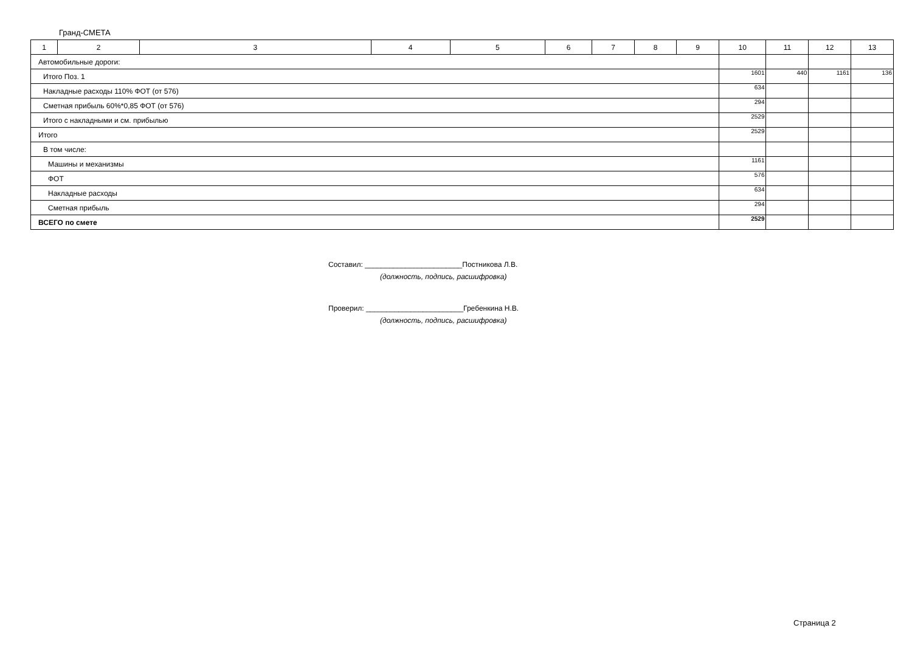Гранд-СМЕТА
| 1 | 2 | 3 | 4 | 5 | 6 | 7 | 8 | 9 | 10 | 11 | 12 | 13 |
| --- | --- | --- | --- | --- | --- | --- | --- | --- | --- | --- | --- | --- |
| Автомобильные дороги: | | | | | | | | | | | | |
| Итого Поз. 1 | | | | | | | | | 1601 | 440 | 1161 | 136 |
| Накладные расходы 110% ФОТ (от 576) | | | | | | | | | 634 | | | |
| Сметная прибыль 60%*0,85 ФОТ (от 576) | | | | | | | | | 294 | | | |
| Итого с накладными и см. прибылью | | | | | | | | | 2529 | | | |
| Итого | | | | | | | | | 2529 | | | |
| В том числе: | | | | | | | | | | | | |
| Машины и механизмы | | | | | | | | | 1161 | | | |
| ФОТ | | | | | | | | | 576 | | | |
| Накладные расходы | | | | | | | | | 634 | | | |
| Сметная прибыль | | | | | | | | | 294 | | | |
| ВСЕГО по смете | | | | | | | | | 2529 | | | |
Составил: ________________________Постникова Л.В.
(должность, подпись, расшифровка)
Проверил: ________________________Гребенкина Н.В.
(должность, подпись, расшифровка)
Страница 2